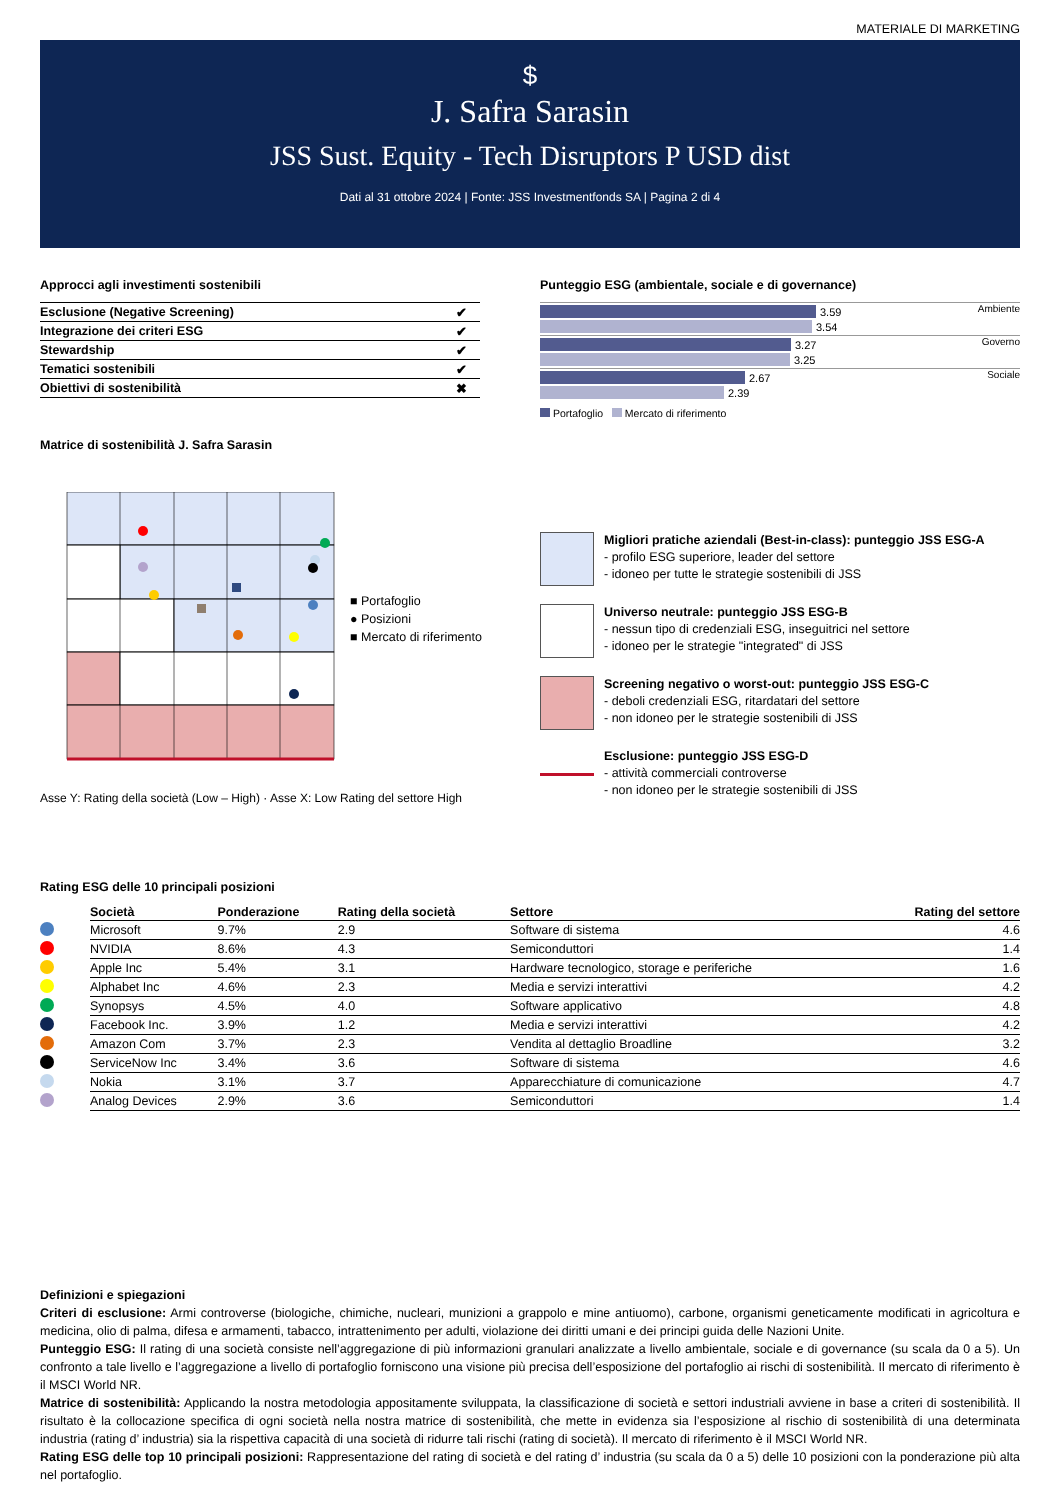MATERIALE DI MARKETING
$
J. Safra Sarasin
JSS Sust. Equity - Tech Disruptors P USD dist
Dati al 31 ottobre 2024 | Fonte: JSS Investmentfonds SA | Pagina 2 di 4
Approcci agli investimenti sostenibili
| Esclusione (Negative Screening) | ✔ |
| Integrazione dei criteri ESG | ✔ |
| Stewardship | ✔ |
| Tematici sostenibili | ✔ |
| Obiettivi di sostenibilità | ✖ |
Matrice di sostenibilità J. Safra Sarasin
Punteggio ESG (ambientale, sociale e di governance)
Ambiente
3.59
3.54
Governo
3.27
3.25
Sociale
2.67
2.39
Portafoglio Mercato di riferimento
■ Portafoglio
● Posizioni
■ Mercato di riferimento
Migliori pratiche aziendali (Best-in-class): punteggio JSS ESG-A
- profilo ESG superiore, leader del settore
- idoneo per tutte le strategie sostenibili di JSS
Universo neutrale: punteggio JSS ESG-B
- nessun tipo di credenziali ESG, inseguitrici nel settore
- idoneo per le strategie "integrated" di JSS
Screening negativo o worst-out: punteggio JSS ESG-C
- deboli credenziali ESG, ritardatari del settore
- non idoneo per le strategie sostenibili di JSS
Esclusione: punteggio JSS ESG-D
- attività commerciali controverse
- non idoneo per le strategie sostenibili di JSS
Asse Y: Rating della società (Low – High) · Asse X: Low Rating del settore High
Rating ESG delle 10 principali posizioni
| | Società | Ponderazione | Rating della società | Settore | Rating del settore |
| --- | --- | --- | --- | --- | --- |
| | Microsoft | 9.7% | 2.9 | Software di sistema | 4.6 |
| | NVIDIA | 8.6% | 4.3 | Semiconduttori | 1.4 |
| | Apple Inc | 5.4% | 3.1 | Hardware tecnologico, storage e periferiche | 1.6 |
| | Alphabet Inc | 4.6% | 2.3 | Media e servizi interattivi | 4.2 |
| | Synopsys | 4.5% | 4.0 | Software applicativo | 4.8 |
| | Facebook Inc. | 3.9% | 1.2 | Media e servizi interattivi | 4.2 |
| | Amazon Com | 3.7% | 2.3 | Vendita al dettaglio Broadline | 3.2 |
| | ServiceNow Inc | 3.4% | 3.6 | Software di sistema | 4.6 |
| | Nokia | 3.1% | 3.7 | Apparecchiature di comunicazione | 4.7 |
| | Analog Devices | 2.9% | 3.6 | Semiconduttori | 1.4 |
Definizioni e spiegazioni
Criteri di esclusione: Armi controverse (biologiche, chimiche, nucleari, munizioni a grappolo e mine antiuomo), carbone, organismi geneticamente modificati in agricoltura e medicina, olio di palma, difesa e armamenti, tabacco, intrattenimento per adulti, violazione dei diritti umani e dei principi guida delle Nazioni Unite.
Punteggio ESG: Il rating di una società consiste nell’aggregazione di più informazioni granulari analizzate a livello ambientale, sociale e di governance (su scala da 0 a 5). Un confronto a tale livello e l’aggregazione a livello di portafoglio forniscono una visione più precisa dell’esposizione del portafoglio ai rischi di sostenibilità. Il mercato di riferimento è il MSCI World NR.
Matrice di sostenibilità: Applicando la nostra metodologia appositamente sviluppata, la classificazione di società e settori industriali avviene in base a criteri di sostenibilità. Il risultato è la collocazione specifica di ogni società nella nostra matrice di sostenibilità, che mette in evidenza sia l’esposizione al rischio di sostenibilità di una determinata industria (rating d’ industria) sia la rispettiva capacità di una società di ridurre tali rischi (rating di società). Il mercato di riferimento è il MSCI World NR.
Rating ESG delle top 10 principali posizioni: Rappresentazione del rating di società e del rating d’ industria (su scala da 0 a 5) delle 10 posizioni con la ponderazione più alta nel portafoglio.